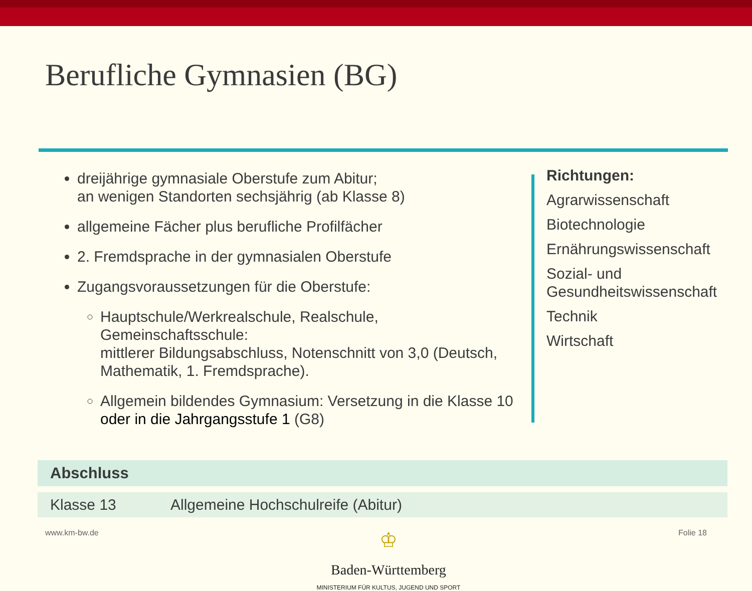Berufliche Gymnasien (BG)
dreijährige gymnasiale Oberstufe zum Abitur;
an wenigen Standorten sechsjährig (ab Klasse 8)
allgemeine Fächer plus berufliche Profilfächer
2. Fremdsprache in der gymnasialen Oberstufe
Zugangsvoraussetzungen für die Oberstufe:
Hauptschule/Werkrealschule, Realschule, Gemeinschaftsschule:
mittlerer Bildungsabschluss, Notenschnitt von 3,0 (Deutsch, Mathematik, 1. Fremdsprache).
Allgemein bildendes Gymnasium: Versetzung in die Klasse 10 oder in die Jahrgangsstufe 1 (G8)
Richtungen:
Agrarwissenschaft
Biotechnologie
Ernährungswissenschaft
Sozial- und
Gesundheitswissenschaft
Technik
Wirtschaft
| Abschluss | |
| --- | --- |
| Klasse 13 | Allgemeine Hochschulreife (Abitur) |
www.km-bw.de
♔
Baden-Württemberg
MINISTERIUM FÜR KULTUS, JUGEND UND SPORT
Folie 18